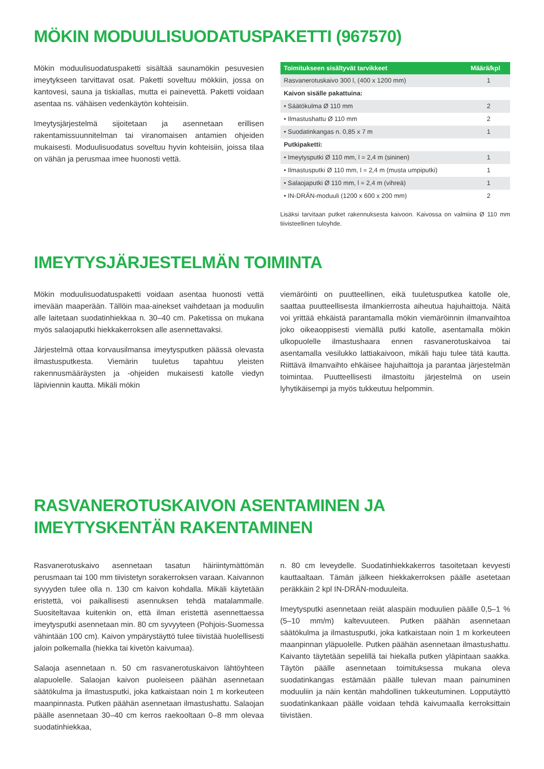MÖKIN MODUULISUODATUSPAKETTI (967570)
Mökin moduulisuodatuspaketti sisältää saunamökin pesuvesien imeytykseen tarvittavat osat. Paketti soveltuu mökkiin, jossa on kantovesi, sauna ja tiskiallas, mutta ei painevettä. Paketti voidaan asentaa ns. vähäisen vedenkäytön kohteisiin.
Imeytysjärjestelmä sijoitetaan ja asennetaan erillisen rakentamissuunnitelman tai viranomaisen antamien ohjeiden mukaisesti. Moduulisuodatus soveltuu hyvin kohteisiin, joissa tilaa on vähän ja perusmaa imee huonosti vettä.
| Toimitukseen sisältyvät tarvikkeet | Määrä/kpl |
| --- | --- |
| Rasvanerotuskaivo 300 l, (400 x 1200 mm) | 1 |
| Kaivon sisälle pakattuina: | |
| • Säätökulma Ø 110 mm | 2 |
| • Ilmastushattu Ø 110 mm | 2 |
| • Suodatinkangas n. 0,85 x 7 m | 1 |
| Putkipaketti: | |
| • Imeytysputki Ø 110 mm, l = 2,4 m (sininen) | 1 |
| • Ilmastusputki Ø 110 mm, l = 2,4 m (musta umpiputki) | 1 |
| • Salaojaputki Ø 110 mm, l = 2,4 m (vihreä) | 1 |
| • IN-DRÄN-moduuli (1200 x 600 x 200 mm) | 2 |
Lisäksi tarvitaan putket rakennuksesta kaivoon. Kaivossa on valmiina Ø 110 mm tiivisteellinen tuloyhde.
IMEYTYSJÄRJESTELMÄN TOIMINTA
Mökin moduulisuodatuspaketti voidaan asentaa huonosti vettä imevään maaperään. Tällöin maa-ainekset vaihdetaan ja moduulin alle laitetaan suodatinhiekkaa n. 30–40 cm. Paketissa on mukana myös salaojaputki hiekkakerroksen alle asennettavaksi.
Järjestelmä ottaa korvausilmansa imeytysputken päässä olevasta ilmastusputkesta. Viemärin tuuletus tapahtuu yleisten rakennusmääräysten ja -ohjeiden mukaisesti katolle viedyn läpiviennin kautta. Mikäli mökin
viemäröinti on puutteellinen, eikä tuuletusputkea katolle ole, saattaa puutteellisesta ilmankierrosta aiheutua hajuhaittoja. Näitä voi yrittää ehkäistä parantamalla mökin viemäröinnin ilmanvaihtoa joko oikeaoppisesti viemällä putki katolle, asentamalla mökin ulkopuolelle ilmastushaara ennen rasvanerotuskaivoa tai asentamalla vesilukko lattiakaivoon, mikäli haju tulee tätä kautta. Riittävä ilmanvaihto ehkäisee hajuhaittoja ja parantaa järjestelmän toimintaa. Puutteellisesti ilmastoitu järjestelmä on usein lyhytikäisempi ja myös tukkeutuu helpommin.
RASVANEROTUSKAIVON ASENTAMINEN JA
IMEYTYSKENTÄN RAKENTAMINEN
Rasvanerotuskaivo asennetaan tasatun häiriintymättömän perusmaan tai 100 mm tiivistetyn sorakerroksen varaan. Kaivannon syvyyden tulee olla n. 130 cm kaivon kohdalla. Mikäli käytetään eristettä, voi paikallisesti asennuksen tehdä matalammalle. Suositeltavaa kuitenkin on, että ilman eristettä asennettaessa imeytysputki asennetaan min. 80 cm syvyyteen (Pohjois-Suomessa vähintään 100 cm). Kaivon ympärystäyttö tulee tiivistää huolellisesti jaloin polkemalla (hiekka tai kivetön kaivumaa).
Salaoja asennetaan n. 50 cm rasvanerotuskaivon lähtöyhteen alapuolelle. Salaojan kaivon puoleiseen päähän asennetaan säätökulma ja ilmastusputki, joka katkaistaan noin 1 m korkeuteen maanpinnasta. Putken päähän asennetaan ilmastushattu. Salaojan päälle asennetaan 30–40 cm kerros raekooltaan 0–8 mm olevaa suodatinhiekkaa,
n. 80 cm leveydelle. Suodatinhiekkakerros tasoitetaan kevyesti kauttaaltaan. Tämän jälkeen hiekkakerroksen päälle asetetaan peräkkäin 2 kpl IN-DRÄN-moduuleita.
Imeytysputki asennetaan reiät alaspäin moduulien päälle 0,5–1 % (5–10 mm/m) kaltevuuteen. Putken päähän asennetaan säätökulma ja ilmastusputki, joka katkaistaan noin 1 m korkeuteen maanpinnan yläpuolelle. Putken päähän asennetaan ilmastushattu. Kaivanto täytetään sepelillä tai hiekalla putken yläpintaan saakka. Täytön päälle asennetaan toimituksessa mukana oleva suodatinkangas estämään päälle tulevan maan painuminen moduuliin ja näin kentän mahdollinen tukkeutuminen. Lopputäyttö suodatinkankaan päälle voidaan tehdä kaivumaalla kerroksittain tiivistäen.